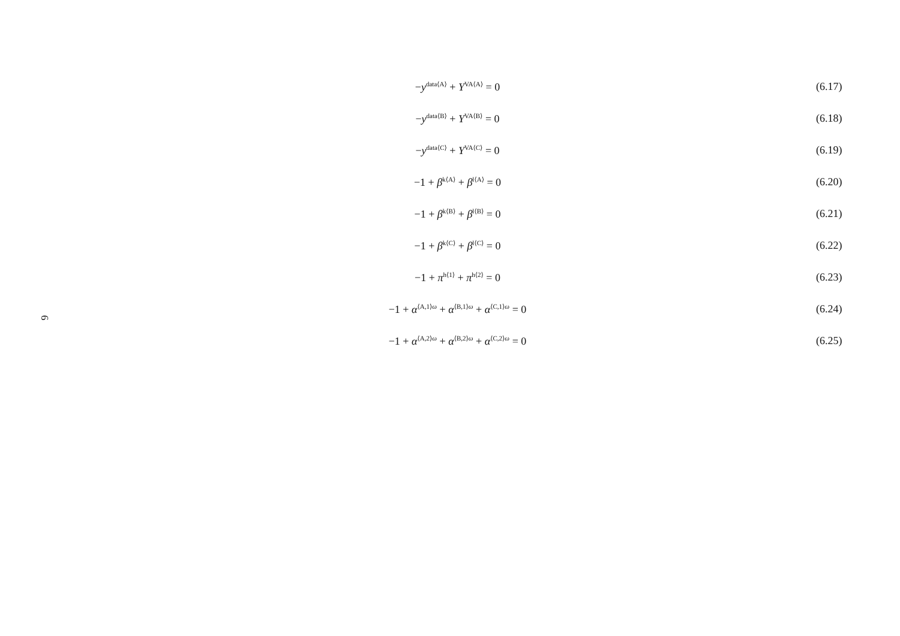6
−y<sup>data⟨A⟩</sup> + Y<sup>VA⟨A⟩</sup> = 0 (6.17)
−y<sup>data⟨B⟩</sup> + Y<sup>VA⟨B⟩</sup> = 0 (6.18)
−y<sup>data⟨C⟩</sup> + Y<sup>VA⟨C⟩</sup> = 0 (6.19)
−1 + β<sup>k⟨A⟩</sup> + β<sup>l⟨A⟩</sup> = 0 (6.20)
−1 + β<sup>k⟨B⟩</sup> + β<sup>l⟨B⟩</sup> = 0 (6.21)
−1 + β<sup>k⟨C⟩</sup> + β<sup>l⟨C⟩</sup> = 0 (6.22)
−1 + π<sup>h⟨1⟩</sup> + π<sup>h⟨2⟩</sup> = 0 (6.23)
−1 + α<sup>⟨A,1⟩ω</sup> + α<sup>⟨B,1⟩ω</sup> + α<sup>⟨C,1⟩ω</sup> = 0
(6.24)
−1 + α<sup>⟨A,2⟩ω</sup> + α<sup>⟨B,2⟩ω</sup> + α<sup>⟨C,2⟩ω</sup> = 0
(6.25)